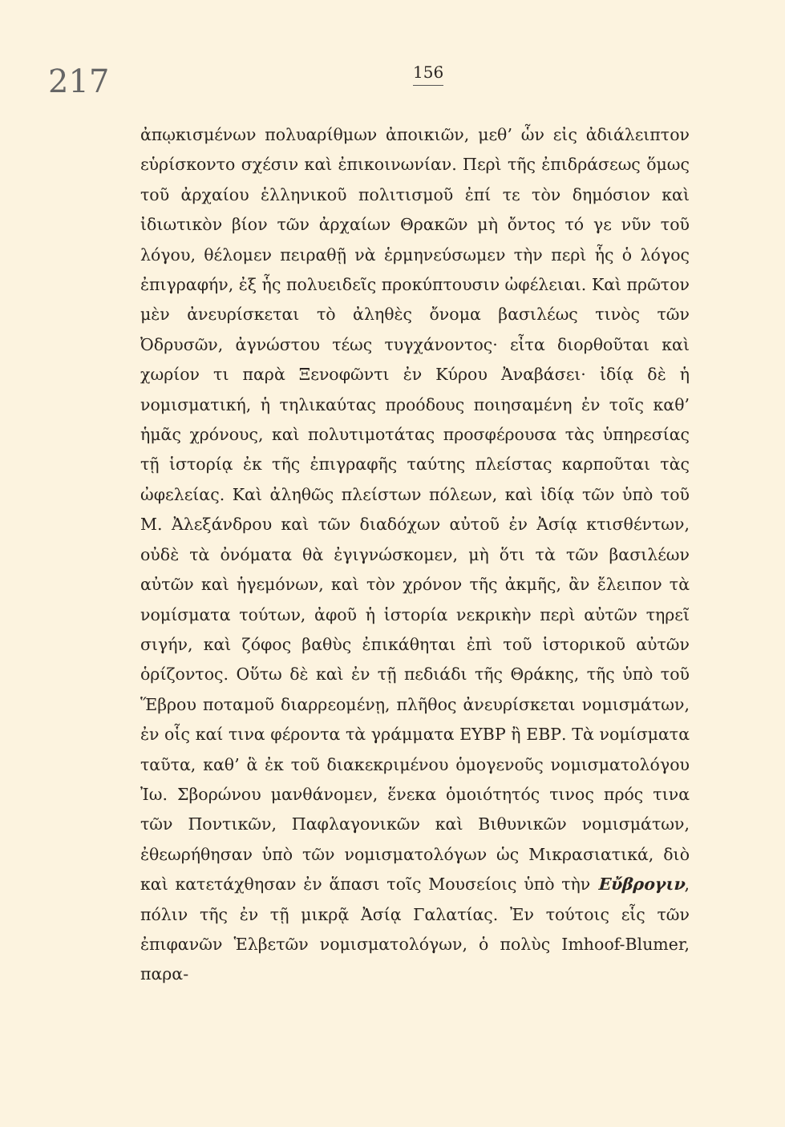217
156
ἀπῳκισμένων πολυαρίθμων ἀποικιῶν, μεθ’ ὧν εἰς ἀδιάλειπτον εὑρίσκοντο σχέσιν καὶ ἐπικοινωνίαν. Περὶ τῆς ἐπιδράσεως ὅμως τοῦ ἀρχαίου ἑλληνικοῦ πολιτισμοῦ ἐπί τε τὸν δημόσιον καὶ ἰδιωτικὸν βίον τῶν ἀρχαίων Θρακῶν μὴ ὄντος τό γε νῦν τοῦ λόγου, θέλομεν πειραθῇ νὰ ἑρμηνεύσωμεν τὴν περὶ ἧς ὁ λόγος ἐπιγραφήν, ἐξ ἧς πολυειδεῖς προκύπτουσιν ὠφέλειαι. Καὶ πρῶτον μὲν ἀνευρίσκεται τὸ ἀληθὲς ὄνομα βασιλέως τινὸς τῶν Ὀδρυσῶν, ἀγνώστου τέως τυγχάνοντος· εἶτα διορθοῦται καὶ χωρίον τι παρὰ Ξενοφῶντι ἐν Κύρου Ἀναβάσει· ἰδίᾳ δὲ ἡ νομισματική, ἡ τηλικαύτας προόδους ποιησαμένη ἐν τοῖς καθ’ ἡμᾶς χρόνους, καὶ πολυτιμοτάτας προσφέρουσα τὰς ὑπηρεσίας τῇ ἱστορίᾳ ἐκ τῆς ἐπιγραφῆς ταύτης πλείστας καρποῦται τὰς ὠφελείας. Καὶ ἀληθῶς πλείστων πόλεων, καὶ ἰδίᾳ τῶν ὑπὸ τοῦ Μ. Ἀλεξάνδρου καὶ τῶν διαδόχων αὐτοῦ ἐν Ἀσίᾳ κτισθέντων, οὐδὲ τὰ ὀνόματα θὰ ἐγιγνώσκομεν, μὴ ὅτι τὰ τῶν βασιλέων αὐτῶν καὶ ἡγεμόνων, καὶ τὸν χρόνον τῆς ἀκμῆς, ἂν ἔλειπον τὰ νομίσματα τούτων, ἀφοῦ ἡ ἱστορία νεκρικὴν περὶ αὐτῶν τηρεῖ σιγήν, καὶ ζόφος βαθὺς ἐπικάθηται ἐπὶ τοῦ ἱστορικοῦ αὐτῶν ὁρίζοντος. Οὕτω δὲ καὶ ἐν τῇ πεδιάδι τῆς Θράκης, τῆς ὑπὸ τοῦ Ἕβρου ποταμοῦ διαρρεομένῃ, πλῆθος ἀνευρίσκεται νομισμάτων, ἐν οἷς καί τινα φέροντα τὰ γράμματα ΕΥΒΡ ἢ ΕΒΡ. Τὰ νομίσματα ταῦτα, καθ’ ἃ ἐκ τοῦ διακεκριμένου ὁμογενοῦς νομισματολόγου Ἰω. Σβορώνου μανθάνομεν, ἕνεκα ὁμοιότητός τινος πρός τινα τῶν Ποντικῶν, Παφλαγονικῶν καὶ Βιθυνικῶν νομισμάτων, ἐθεωρήθησαν ὑπὸ τῶν νομισματολόγων ὡς Μικρασιατικά, διὸ καὶ κατετάχθησαν ἐν ἅπασι τοῖς Μουσείοις ὑπὸ τὴν Εὔβρογιν, πόλιν τῆς ἐν τῇ μικρᾷ Ἀσίᾳ Γαλατίας. Ἐν τούτοις εἷς τῶν ἐπιφανῶν Ἑλβετῶν νομισματολόγων, ὁ πολὺς Imhoof-Blumer, παρα-